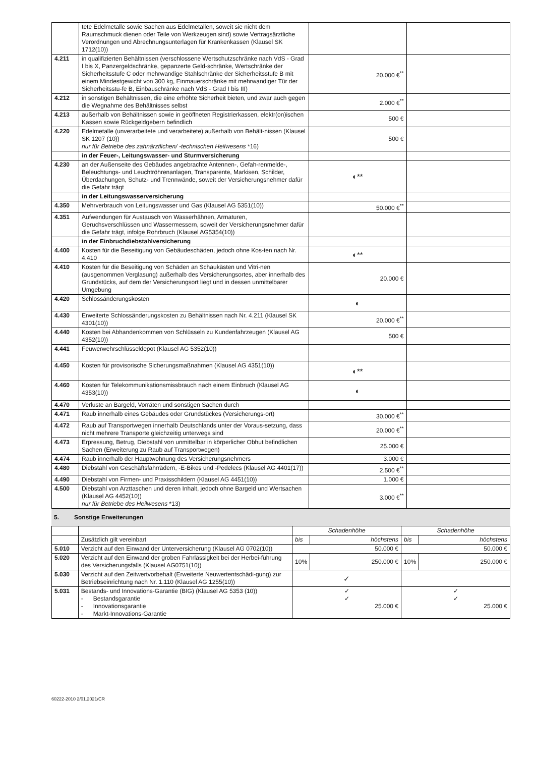| | tete Edelmetalle sowie Sachen aus Edelmetallen, soweit sie nicht dem Raumschmuck dienen oder Teile von Werkzeugen sind) sowie Vertragsärztliche Verordnungen und Abrechnungsunterlagen für Krankenkassen (Klausel SK 1712(10)) | | |
| 4.211 | in qualifizierten Behältnissen (verschlossene Wertschutzschränke nach VdS - Grad I bis X, Panzergeldschränke, gepanzerte Geld-schränke, Wertschränke der Sicherheitsstufe C oder mehrwandige Stahlschränke der Sicherheitsstufe B mit einem Mindestgewicht von 300 kg, Einmauerschränke mit mehrwandiger Tür der Sicherheitsstu-fe B, Einbauschränke nach VdS - Grad I bis III) | 20.000 €<sup>**</sup> | |
| 4.212 | in sonstigen Behältnissen, die eine erhöhte Sicherheit bieten, und zwar auch gegen die Wegnahme des Behältnisses selbst | 2.000 €<sup>**</sup> | |
| 4.213 | außerhalb von Behältnissen sowie in geöffneten Registrierkassen, elektr(on)ischen Kassen sowie Rückgeldgebern befindlich | 500 € | |
| 4.220 | Edelmetalle (unverarbeitete und verarbeitete) außerhalb von Behält-nissen (Klausel SK 1207 (10)) nur für Betriebe des zahnärztlichen/ -technischen Heilwesens *16) | 500 € | |
| | in der Feuer-, Leitungswasser- und Sturmversicherung | | |
| 4.230 | an der Außenseite des Gebäudes angebrachte Antennen-, Gefah-renmelde-, Beleuchtungs- und Leuchtröhrenanlagen, Transparente, Markisen, Schilder, Überdachungen, Schutz- und Trennwände, soweit der Versicherungsnehmer dafür die Gefahr trägt | ◐** | |
| | in der Leitungswasserversicherung | | |
| 4.350 | Mehrverbrauch von Leitungswasser und Gas (Klausel AG 5351(10)) | 50.000 €<sup>**</sup> | |
| 4.351 | Aufwendungen für Austausch von Wasserhähnen, Armaturen, Geruchsverschlüssen und Wassermessern, soweit der Versicherungsnehmer dafür die Gefahr trägt, infolge Rohrbruch (Klausel AG5354(10)) | | |
| | in der Einbruchdiebstahlversicherung | | |
| 4.400 | Kosten für die Beseitigung von Gebäudeschäden, jedoch ohne Kos-ten nach Nr. 4.410 | ◐** | |
| 4.410 | Kosten für die Beseitigung von Schäden an Schaukästen und Vitri-nen (ausgenommen Verglasung) außerhalb des Versicherungsortes, aber innerhalb des Grundstücks, auf dem der Versicherungsort liegt und in dessen unmittelbarer Umgebung | 20.000 € | |
| 4.420 | Schlossänderungskosten | ◐ | |
| 4.430 | Erweiterte Schlossänderungskosten zu Behältnissen nach Nr. 4.211 (Klausel SK 4301(10)) | 20.000 €<sup>**</sup> | |
| 4.440 | Kosten bei Abhandenkommen von Schlüsseln zu Kundenfahrzeugen (Klausel AG 4352(10)) | 500 € | |
| 4.441 | Feuwerwehrschlüsseldepot (Klausel AG 5352(10)) | | |
| 4.450 | Kosten für provisorische Sicherungsmaßnahmen (Klausel AG 4351(10)) | ◐** | |
| 4.460 | Kosten für Telekommunikationsmissbrauch nach einem Einbruch (Klausel AG 4353(10)) | ◐ | |
| 4.470 | Verluste an Bargeld, Vorräten und sonstigen Sachen durch | | |
| 4.471 | Raub innerhalb eines Gebäudes oder Grundstückes (Versicherungs-ort) | 30.000 €<sup>**</sup> | |
| 4.472 | Raub auf Transportwegen innerhalb Deutschlands unter der Voraus-setzung, dass nicht mehrere Transporte gleichzeitig unterwegs sind | 20.000 €<sup>**</sup> | |
| 4.473 | Erpressung, Betrug, Diebstahl von unmittelbar in körperlicher Obhut befindlichen Sachen (Erweiterung zu Raub auf Transportwegen) | 25.000 € | |
| 4.474 | Raub innerhalb der Hauptwohnung des Versicherungsnehmers | 3.000 € | |
| 4.480 | Diebstahl von Geschäftsfahrrädern, -E-Bikes und -Pedelecs (Klausel AG 4401(17)) | 2.500 €<sup>**</sup> | |
| 4.490 | Diebstahl von Firmen- und Praxisschildern (Klausel AG 4451(10)) | 1.000 € | |
| 4.500 | Diebstahl von Arzttaschen und deren Inhalt, jedoch ohne Bargeld und Wertsachen (Klausel AG 4452(10)) nur für Betriebe des Heilwesens *13) | 3.000 €<sup>**</sup> | |
5. Sonstige Erweiterungen
| | | Schadenhöhe | | Schadenhöhe | |
| --- | --- | --- | --- | --- | --- |
| | Zusätzlich gilt vereinbart | bis | höchstens | bis | höchstens |
| 5.010 | Verzicht auf den Einwand der Unterversicherung (Klausel AG 0702(10)) | 50.000 € | | 50.000 € | |
| 5.020 | Verzicht auf den Einwand der groben Fahrlässigkeit bei der Herbei-führung des Versicherungsfalls (Klausel AG0751(10)) | 10% | 250.000 € | 10% | 250.000 € |
| 5.030 | Verzicht auf den Zeitwertvorbehalt (Erweiterte Neuwertentschädi-gung) zur Betriebseinrichtung nach Nr. 1.110 (Klausel AG 1255(10)) | ✓ | | | |
| 5.031 | Bestands- und Innovations-Garantie (BIG) (Klausel AG 5353 (10)) - Bestandsgarantie - Innovationsgarantie - Markt-Innovations-Garantie | ✓ ✓ 25.000 € | | ✓ ✓ 25.000 € | |
60222-2010 2/01.2021/CR